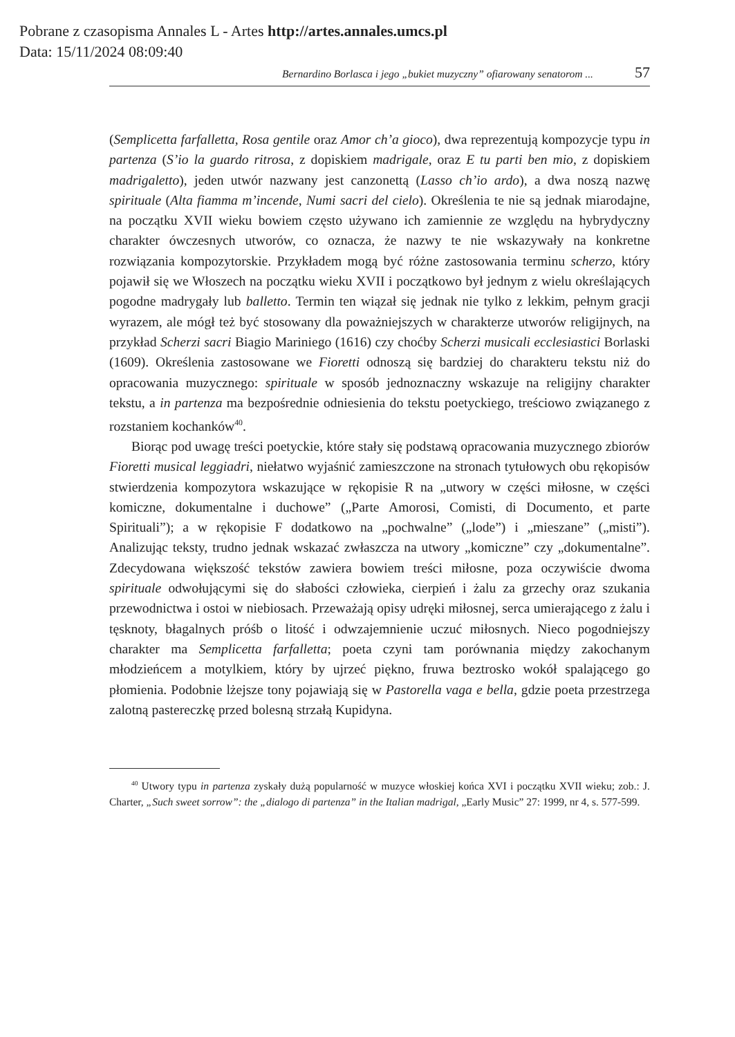Pobrane z czasopisma Annales L - Artes http://artes.annales.umcs.pl
Data: 15/11/2024 08:09:40
Bernardino Borlasca i jego „bukiet muzyczny” ofiarowany senatorom ... 57
(Semplicetta farfalletta, Rosa gentile oraz Amor ch’a gioco), dwa reprezentują kompozycje typu in partenza (S’io la guardo ritrosa, z dopiskiem madrigale, oraz E tu parti ben mio, z dopiskiem madrigaletto), jeden utwór nazwany jest canzonettą (Lasso ch’io ardo), a dwa noszą nazwę spirituale (Alta fiamma m’incende, Numi sacri del cielo). Określenia te nie są jednak miarodajne, na początku XVII wieku bowiem często używano ich zamiennie ze względu na hybrydyczny charakter ówczesnych utworów, co oznacza, że nazwy te nie wskazywały na konkretne rozwiązania kompozytorskie. Przykładem mogą być różne zastosowania terminu scherzo, który pojawił się we Włoszech na początku wieku XVII i początkowo był jednym z wielu określających pogodne madrygały lub balletto. Termin ten wiązał się jednak nie tylko z lekkim, pełnym gracji wyrazem, ale mógł też być stosowany dla poważniejszych w charakterze utworów religijnych, na przykład Scherzi sacri Biagio Mariniego (1616) czy choćby Scherzi musicali ecclesiastici Borlaski (1609). Określenia zastosowane we Fioretti odnoszą się bardziej do charakteru tekstu niż do opracowania muzycznego: spirituale w sposób jednoznaczny wskazuje na religijny charakter tekstu, a in partenza ma bezpośrednie odniesienia do tekstu poetyckiego, treściowo związanego z rozstaniem kochanków<sup>40</sup>.
Biorąc pod uwagę treści poetyckie, które stały się podstawą opracowania muzycznego zbiorów Fioretti musical leggiadri, niełatwo wyjaśnić zamieszczone na stronach tytułowych obu rękopisów stwierdzenia kompozytora wskazujące w rękopisie R na „utwory w części miłosne, w części komiczne, dokumentalne i duchowe” („Parte Amorosi, Comisti, di Documento, et parte Spirituali”); a w rękopisie F dodatkowo na „pochwalne” („lode”) i „mieszane” („misti”). Analizując teksty, trudno jednak wskazać zwłaszcza na utwory „komiczne” czy „dokumentalne”. Zdecydowana większość tekstów zawiera bowiem treści miłosne, poza oczywiście dwoma spirituale odwołującymi się do słabości człowieka, cierpień i żalu za grzechy oraz szukania przewodnictwa i ostoi w niebiosach. Przeważają opisy udręki miłosnej, serca umierającego z żalu i tęsknoty, błagalnych próśb o litość i odwzajemnienie uczuć miłosnych. Nieco pogodniejszy charakter ma Semplicetta farfalletta; poeta czyni tam porównania między zakochanym młodzieńcem a motylkiem, który by ujrzeć piękno, fruwa beztrosko wokół spalającego go płomienia. Podobnie lżejsze tony pojawiają się w Pastorella vaga e bella, gdzie poeta przestrzega zalotną pastereczkę przed bolesną strzałą Kupidyna.
<sup>40</sup> Utwory typu in partenza zyskały dużą popularność w muzyce włoskiej końca XVI i początku XVII wieku; zob.: J. Charter, „Such sweet sorrow”: the „dialogo di partenza” in the Italian madrigal, „Early Music” 27: 1999, nr 4, s. 577-599.